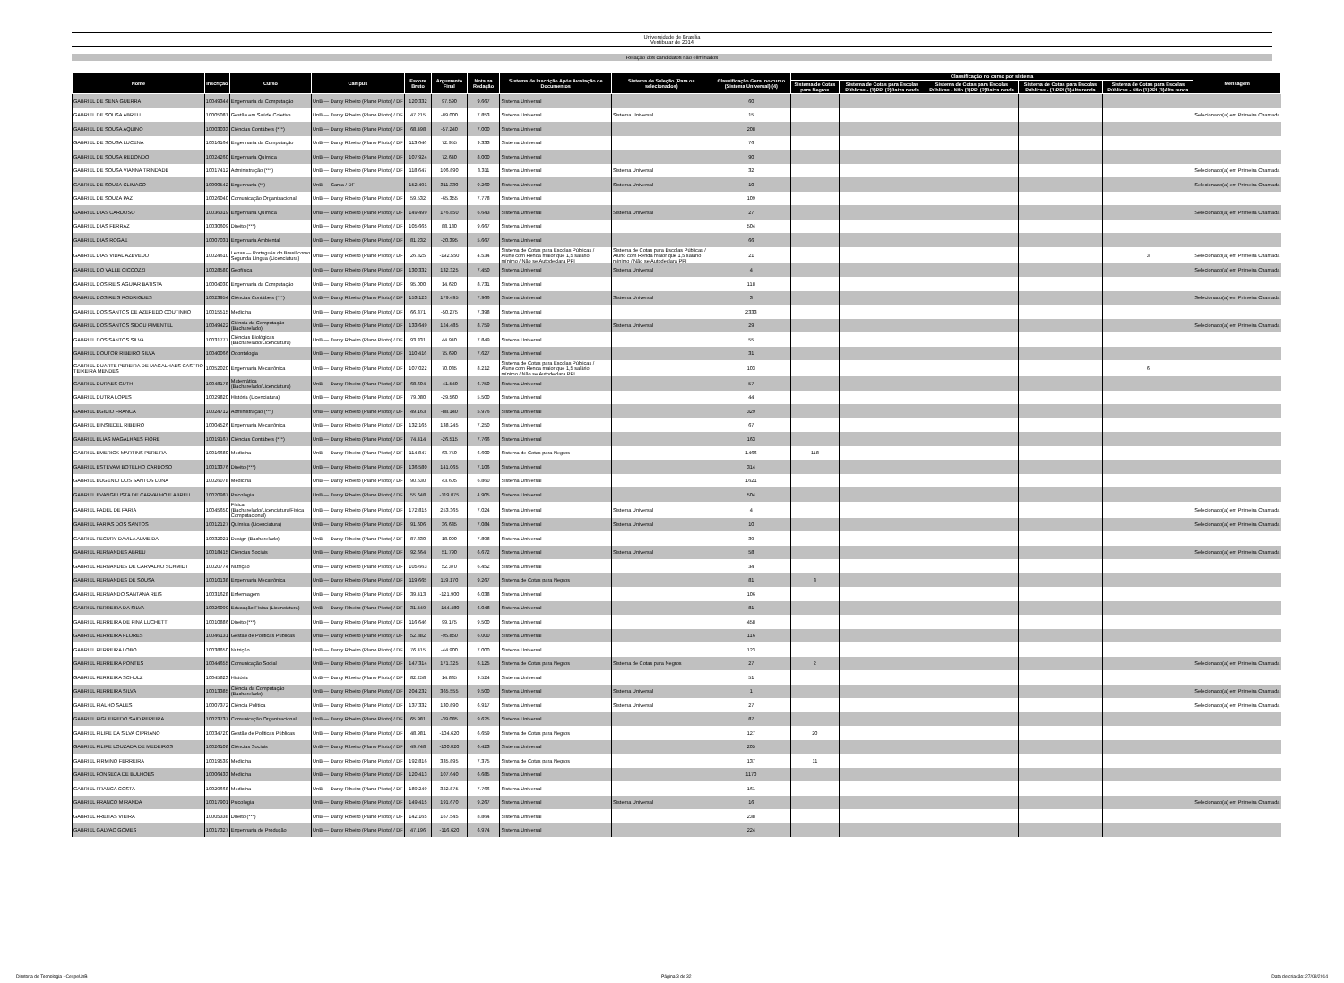Universidade de Brasília
Vestibular de 2014
Relação dos candidatos não eliminados
| Nome | Inscrição | Curso | Campus | Escore Bruto | Argumento Final | Nota na Redação | Sistema de Inscrição Após Avaliação de Documentos | Sistema de Seleção (Para os selecionados) | Classificação Geral no curso (Sistema Universal) (4) | Classificação no curso por sistema | | | | | Mensagem |
| --- | --- | --- | --- | --- | --- | --- | --- | --- | --- | --- | --- | --- | --- | --- | --- |
| | | | | | | | | | | Sistema de Cotas para Negros | Sistema de Cotas para Escolas Públicas - (1)PPI (2)Baixa renda | Sistema de Cotas para Escolas Públicas - Não (1)PPI (2)Baixa renda | Sistema de Cotas para Escolas Públicas - (1)PPI (3)Alta renda | Sistema de Cotas para Escolas Públicas - Não (1)PPI (3)Alta renda | |
| GABRIEL DE SENA GUERRA | 10049344 | Engenharia da Computação | UnB — Darcy Ribeiro (Plano Piloto) / DF | 120.332 | 97.590 | 9.667 | Sistema Universal | | 60 | | | | | | |
| GABRIEL DE SOUSA ABREU | 10005081 | Gestão em Saúde Coletiva | UnB — Darcy Ribeiro (Plano Piloto) / DF | 47.215 | -89.000 | 7.853 | Sistema Universal | Sistema Universal | 15 | | | | | | Selecionado(a) em Primeira Chamada |
| GABRIEL DE SOUSA AQUINO | 10003033 | Ciências Contábeis (***) | UnB — Darcy Ribeiro (Plano Piloto) / DF | 68.498 | -57.240 | 7.000 | Sistema Universal | | 208 | | | | | | |
| GABRIEL DE SOUSA LUCENA | 10016164 | Engenharia da Computação | UnB — Darcy Ribeiro (Plano Piloto) / DF | 113.646 | 72.955 | 9.333 | Sistema Universal | | 76 | | | | | | |
| GABRIEL DE SOUSA REDONDO | 10024260 | Engenharia Química | UnB — Darcy Ribeiro (Plano Piloto) / DF | 107.924 | 72.640 | 8.000 | Sistema Universal | | 90 | | | | | | |
| GABRIEL DE SOUSA VIANNA TRINDADE | 10017412 | Administração (***) | UnB — Darcy Ribeiro (Plano Piloto) / DF | 118.647 | 106.890 | 8.311 | Sistema Universal | Sistema Universal | 32 | | | | | | Selecionado(a) em Primeira Chamada |
| GABRIEL DE SOUZA CLIMACO | 10000542 | Engenharia (**) | UnB — Gama / DF | 152.491 | 311.330 | 9.260 | Sistema Universal | Sistema Universal | 10 | | | | | | Selecionado(a) em Primeira Chamada |
| GABRIEL DE SOUZA PAZ | 10026040 | Comunicação Organizacional | UnB — Darcy Ribeiro (Plano Piloto) / DF | 59.532 | -65.355 | 7.778 | Sistema Universal | | 109 | | | | | | |
| GABRIEL DIAS CARDOSO | 10036319 | Engenharia Química | UnB — Darcy Ribeiro (Plano Piloto) / DF | 149.499 | 176.850 | 6.643 | Sistema Universal | Sistema Universal | 27 | | | | | | Selecionado(a) em Primeira Chamada |
| GABRIEL DIAS FERRAZ | 10030609 | Direito (***) | UnB — Darcy Ribeiro (Plano Piloto) / DF | 105.665 | 88.180 | 9.667 | Sistema Universal | | 504 | | | | | | |
| GABRIEL DIAS ROGAE | 10007031 | Engenharia Ambiental | UnB — Darcy Ribeiro (Plano Piloto) / DF | 81.232 | -20.395 | 5.667 | Sistema Universal | | 66 | | | | | | |
| GABRIEL DIAS VIDAL AZEVEDO | 10024610 | Letras — Português do Brasil como Segunda Língua (Licenciatura) | UnB — Darcy Ribeiro (Plano Piloto) / DF | 26.825 | -192.550 | 4.534 | Sistema de Cotas para Escolas Públicas / Aluno com Renda maior que 1,5 salário mínimo / Não se Autodeclara PPI | Sistema de Cotas para Escolas Públicas / Aluno com Renda maior que 1,5 salário mínimo / Não se Autodeclara PPI | 21 | | | | | 3 | Selecionado(a) em Primeira Chamada |
| GABRIEL DO VALLE CICCOZZI | 10028580 | Geofísica | UnB — Darcy Ribeiro (Plano Piloto) / DF | 130.332 | 132.325 | 7.450 | Sistema Universal | Sistema Universal | 4 | | | | | | Selecionado(a) em Primeira Chamada |
| GABRIEL DOS REIS AGUIAR BATISTA | 10004030 | Engenharia da Computação | UnB — Darcy Ribeiro (Plano Piloto) / DF | 95.000 | 14.620 | 8.731 | Sistema Universal | | 118 | | | | | | |
| GABRIEL DOS REIS RODRIGUES | 10023954 | Ciências Contábeis (***) | UnB — Darcy Ribeiro (Plano Piloto) / DF | 153.123 | 179.495 | 7.966 | Sistema Universal | Sistema Universal | 3 | | | | | | Selecionado(a) em Primeira Chamada |
| GABRIEL DOS SANTOS DE AZEREDO COUTINHO | 10015515 | Medicina | UnB — Darcy Ribeiro (Plano Piloto) / DF | 66.371 | -50.275 | 7.398 | Sistema Universal | | 2333 | | | | | | |
| GABRIEL DOS SANTOS SIDOU PIMENTEL | 10049422 | Ciência da Computação (Bacharelado) | UnB — Darcy Ribeiro (Plano Piloto) / DF | 133.649 | 124.485 | 8.759 | Sistema Universal | Sistema Universal | 29 | | | | | | Selecionado(a) em Primeira Chamada |
| GABRIEL DOS SANTOS SILVA | 10031777 | Ciências Biológicas (Bacharelado/Licenciatura) | UnB — Darcy Ribeiro (Plano Piloto) / DF | 93.331 | 44.940 | 7.849 | Sistema Universal | | 55 | | | | | | |
| GABRIEL DOUTOR RIBEIRO SILVA | 10040066 | Odontologia | UnB — Darcy Ribeiro (Plano Piloto) / DF | 110.416 | 75.690 | 7.627 | Sistema Universal | | 31 | | | | | | |
| GABRIEL DUARTE PEREIRA DE MAGALHAES CASTRO TEIXEIRA MENDES | 10052020 | Engenharia Mecatrônica | UnB — Darcy Ribeiro (Plano Piloto) / DF | 107.022 | 70.085 | 8.212 | Sistema de Cotas para Escolas Públicas / Aluno com Renda maior que 1,5 salário mínimo / Não se Autodeclara PPI | | 103 | | | | | 6 | |
| GABRIEL DURAES GUTH | 10048178 | Matemática (Bacharelado/Licenciatura) | UnB — Darcy Ribeiro (Plano Piloto) / DF | 68.604 | -41.540 | 6.750 | Sistema Universal | | 57 | | | | | | |
| GABRIEL DUTRA LOPES | 10029820 | História (Licenciatura) | UnB — Darcy Ribeiro (Plano Piloto) / DF | 79.080 | -29.560 | 5.500 | Sistema Universal | | 44 | | | | | | |
| GABRIEL EGIDIO FRANCA | 10024712 | Administração (***) | UnB — Darcy Ribeiro (Plano Piloto) / DF | 49.163 | -88.140 | 5.976 | Sistema Universal | | 329 | | | | | | |
| GABRIEL EINSIEDEL RIBEIRO | 10004526 | Engenharia Mecatrônica | UnB — Darcy Ribeiro (Plano Piloto) / DF | 132.165 | 138.245 | 7.250 | Sistema Universal | | 67 | | | | | | |
| GABRIEL ELIAS MAGALHAES FIORE | 10019167 | Ciências Contábeis (***) | UnB — Darcy Ribeiro (Plano Piloto) / DF | 74.414 | -26.515 | 7.766 | Sistema Universal | | 163 | | | | | | |
| GABRIEL EMERICK MARTINS PEREIRA | 10016680 | Medicina | UnB — Darcy Ribeiro (Plano Piloto) / DF | 114.847 | 63.750 | 6.600 | Sistema de Cotas para Negros | | 1466 | 118 | | | | | |
| GABRIEL ESTEVAM BOTELHO CARDOSO | 10013376 | Direito (***) | UnB — Darcy Ribeiro (Plano Piloto) / DF | 136.580 | 141.065 | 7.106 | Sistema Universal | | 314 | | | | | | |
| GABRIEL EUGENIO DOS SANTOS LUNA | 10026078 | Medicina | UnB — Darcy Ribeiro (Plano Piloto) / DF | 90.630 | 43.605 | 6.860 | Sistema Universal | | 1621 | | | | | | |
| GABRIEL EVANGELISTA DE CARVALHO E ABREU | 10020987 | Psicologia | UnB — Darcy Ribeiro (Plano Piloto) / DF | 55.648 | -119.875 | 4.905 | Sistema Universal | | 504 | | | | | | |
| GABRIEL FADEL DE FARIA | 10045650 | Física (Bacharelado/Licenciatura/Física Computacional) | UnB — Darcy Ribeiro (Plano Piloto) / DF | 172.815 | 253.365 | 7.024 | Sistema Universal | Sistema Universal | 4 | | | | | | Selecionado(a) em Primeira Chamada |
| GABRIEL FARIAS DOS SANTOS | 10012127 | Química (Licenciatura) | UnB — Darcy Ribeiro (Plano Piloto) / DF | 91.606 | 36.635 | 7.084 | Sistema Universal | Sistema Universal | 10 | | | | | | Selecionado(a) em Primeira Chamada |
| GABRIEL FECURY DAVILA ALMEIDA | 10032021 | Design (Bacharelado) | UnB — Darcy Ribeiro (Plano Piloto) / DF | 87.330 | 18.090 | 7.898 | Sistema Universal | | 39 | | | | | | |
| GABRIEL FERNANDES ABREU | 10018415 | Ciências Sociais | UnB — Darcy Ribeiro (Plano Piloto) / DF | 92.664 | 51.790 | 6.672 | Sistema Universal | Sistema Universal | 58 | | | | | | Selecionado(a) em Primeira Chamada |
| GABRIEL FERNANDES DE CARVALHO SCHMIDT | 10020774 | Nutrição | UnB — Darcy Ribeiro (Plano Piloto) / DF | 105.663 | 52.370 | 6.452 | Sistema Universal | | 34 | | | | | | |
| GABRIEL FERNANDES DE SOUSA | 10010138 | Engenharia Mecatrônica | UnB — Darcy Ribeiro (Plano Piloto) / DF | 119.665 | 119.170 | 9.267 | Sistema de Cotas para Negros | | 81 | 3 | | | | | |
| GABRIEL FERNANDO SANTANA REIS | 10031628 | Enfermagem | UnB — Darcy Ribeiro (Plano Piloto) / DF | 39.413 | -121.900 | 6.038 | Sistema Universal | | 106 | | | | | | |
| GABRIEL FERREIRA DA SILVA | 10026099 | Educação Física (Licenciatura) | UnB — Darcy Ribeiro (Plano Piloto) / DF | 31.449 | -144.480 | 6.048 | Sistema Universal | | 81 | | | | | | |
| GABRIEL FERREIRA DE PINA LUCHETTI | 10010886 | Direito (***) | UnB — Darcy Ribeiro (Plano Piloto) / DF | 116.646 | 99.175 | 9.500 | Sistema Universal | | 458 | | | | | | |
| GABRIEL FERREIRA FLORES | 10046131 | Gestão de Políticas Públicas | UnB — Darcy Ribeiro (Plano Piloto) / DF | 52.882 | -95.850 | 6.000 | Sistema Universal | | 116 | | | | | | |
| GABRIEL FERREIRA LOBO | 10038650 | Nutrição | UnB — Darcy Ribeiro (Plano Piloto) / DF | 76.415 | -44.900 | 7.000 | Sistema Universal | | 123 | | | | | | |
| GABRIEL FERREIRA PONTES | 10044655 | Comunicação Social | UnB — Darcy Ribeiro (Plano Piloto) / DF | 147.314 | 171.325 | 6.125 | Sistema de Cotas para Negros | Sistema de Cotas para Negros | 27 | 2 | | | | | Selecionado(a) em Primeira Chamada |
| GABRIEL FERREIRA SCHULZ | 10045823 | História | UnB — Darcy Ribeiro (Plano Piloto) / DF | 82.258 | 14.885 | 9.524 | Sistema Universal | | 51 | | | | | | |
| GABRIEL FERREIRA SILVA | 10013385 | Ciência da Computação (Bacharelado) | UnB — Darcy Ribeiro (Plano Piloto) / DF | 204.232 | 365.555 | 9.500 | Sistema Universal | Sistema Universal | 1 | | | | | | Selecionado(a) em Primeira Chamada |
| GABRIEL FIALHO SALES | 10007372 | Ciência Política | UnB — Darcy Ribeiro (Plano Piloto) / DF | 137.332 | 130.890 | 6.917 | Sistema Universal | Sistema Universal | 27 | | | | | | Selecionado(a) em Primeira Chamada |
| GABRIEL FIGUEIREDO SAID PEREIRA | 10023737 | Comunicação Organizacional | UnB — Darcy Ribeiro (Plano Piloto) / DF | 65.981 | -39.085 | 9.625 | Sistema Universal | | 87 | | | | | | |
| GABRIEL FILIPE DA SILVA CIPRIANO | 10034720 | Gestão de Políticas Públicas | UnB — Darcy Ribeiro (Plano Piloto) / DF | 48.981 | -104.620 | 6.659 | Sistema de Cotas para Negros | | 127 | 20 | | | | | |
| GABRIEL FILIPE LOUZADA DE MEDEIROS | 10026108 | Ciências Sociais | UnB — Darcy Ribeiro (Plano Piloto) / DF | 49.748 | -100.020 | 6.423 | Sistema Universal | | 205 | | | | | | |
| GABRIEL FIRMINO FERREIRA | 10019539 | Medicina | UnB — Darcy Ribeiro (Plano Piloto) / DF | 192.816 | 335.895 | 7.375 | Sistema de Cotas para Negros | | 137 | 11 | | | | | |
| GABRIEL FONSECA DE BULHOES | 10006433 | Medicina | UnB — Darcy Ribeiro (Plano Piloto) / DF | 120.413 | 107.640 | 6.685 | Sistema Universal | | 1170 | | | | | | |
| GABRIEL FRANCA COSTA | 10029668 | Medicina | UnB — Darcy Ribeiro (Plano Piloto) / DF | 189.249 | 322.875 | 7.766 | Sistema Universal | | 161 | | | | | | |
| GABRIEL FRANCO MIRANDA | 10017901 | Psicologia | UnB — Darcy Ribeiro (Plano Piloto) / DF | 149.415 | 191.670 | 9.267 | Sistema Universal | Sistema Universal | 16 | | | | | | Selecionado(a) em Primeira Chamada |
| GABRIEL FREITAS VIEIRA | 10005338 | Direito (***) | UnB — Darcy Ribeiro (Plano Piloto) / DF | 142.165 | 167.545 | 8.864 | Sistema Universal | | 238 | | | | | | |
| GABRIEL GALVAO GOMES | 10017327 | Engenharia de Produção | UnB — Darcy Ribeiro (Plano Piloto) / DF | 47.196 | -116.620 | 6.974 | Sistema Universal | | 224 | | | | | | |
Diretoria de Tecnologia - CespeUnB
Página 3 de 32 Data de criação: 27/08/2014